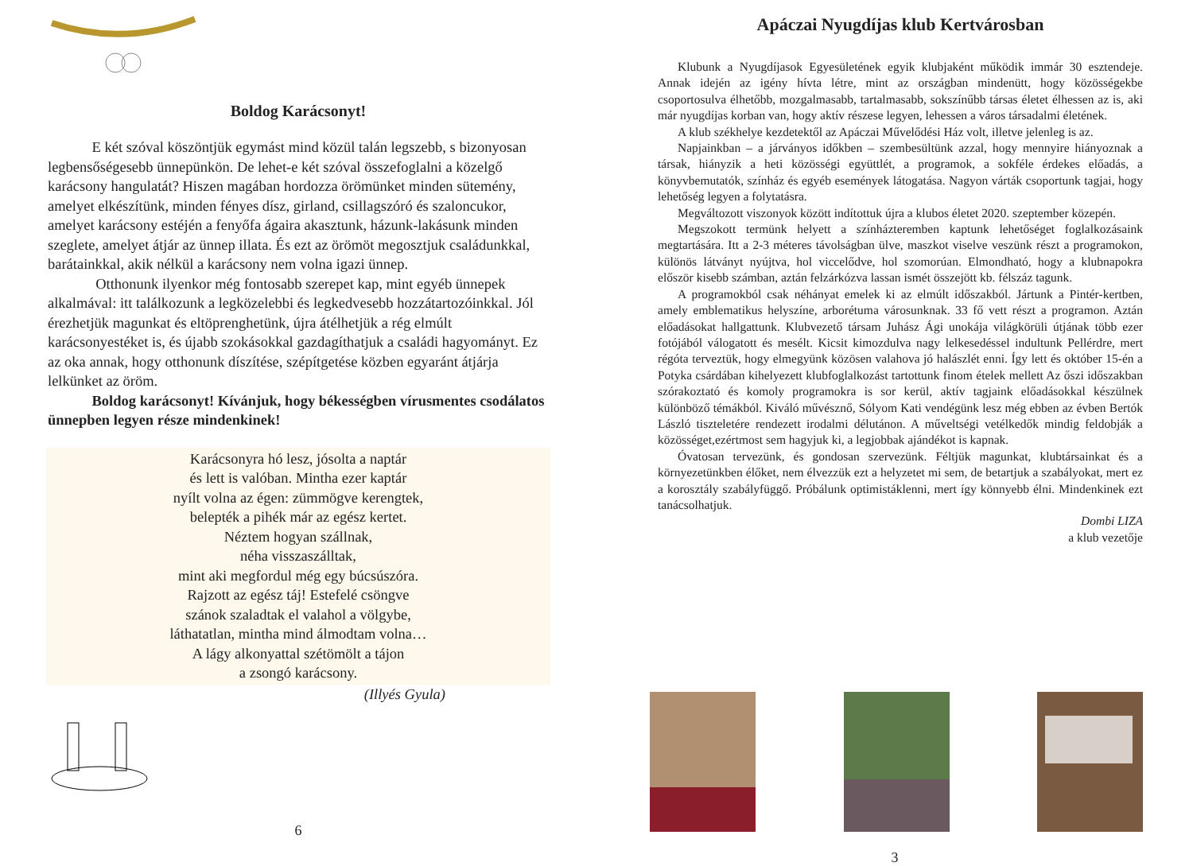Boldog Karácsonyt!
E két szóval köszöntjük egymást mind közül talán legszebb, s bizonyosan legbensőségesebb ünnepünkön. De lehet-e két szóval összefoglalni a közelgő karácsony hangulatát? Hiszen magában hordozza örömünket minden sütemény, amelyet elkészítünk, minden fényes dísz, girland, csillagszóró és szaloncukor, amelyet karácsony estéjén a fenyőfa ágaira akasztunk, házunk-lakásunk minden szeglete, amelyet átjár az ünnep illata. És ezt az örömöt megosztjuk családunkkal, barátainkkal, akik nélkül a karácsony nem volna igazi ünnep.
Otthonunk ilyenkor még fontosabb szerepet kap, mint egyéb ünnepek alkalmával: itt találkozunk a legközelebbi és legkedvesebb hozzátartozóinkkal. Jól érezhetjük magunkat és eltöprenghetünk, újra átélhetjük a rég elmúlt karácsonyestéket is, és újabb szokásokkal gazdagíthatjuk a családi hagyományt. Ez az oka annak, hogy otthonunk díszítése, szépítgetése közben egyaránt átjárja lelkünket az öröm.
Boldog karácsonyt! Kívánjuk, hogy békességben vírusmentes csodálatos ünnepben legyen része mindenkinek!
Karácsonyra hó lesz, jósolta a naptár
és lett is valóban. Mintha ezer kaptár
nyílt volna az égen: zümmögve kerengtek,
belepték a pihék már az egész kertet.
Néztem hogyan szállnak,
néha visszaszálltak,
mint aki megfordul még egy búcsúszóra.
Rajzott az egész táj! Estefelé csöngve
szánok szaladtak el valahol a völgybe,
láthatatlan, mintha mind álmodtam volna…
A lágy alkonyattal szétömölt a tájon
a zsongó karácsony.
(Illyés Gyula)
6
Apáczai Nyugdíjas klub Kertvárosban
Klubunk a Nyugdíjasok Egyesületének egyik klubjaként működik immár 30 esztendeje. Annak idején az igény hívta létre, mint az országban mindenütt, hogy közösségekbe csoportosulva élhetőbb, mozgalmasabb, tartalmasabb, sokszínűbb társas életet élhessen az is, aki már nyugdíjas korban van, hogy aktív részese legyen, lehessen a város társadalmi életének.
A klub székhelye kezdetektől az Apáczai Művelődési Ház volt, illetve jelenleg is az.
Napjainkban – a járványos időkben – szembesültünk azzal, hogy mennyire hiányoznak a társak, hiányzik a heti közösségi együttlét, a programok, a sokféle érdekes előadás, a könyvbemutatók, színház és egyéb események látogatása. Nagyon várták csoportunk tagjai, hogy lehetőség legyen a folytatásra.
Megváltozott viszonyok között indítottuk újra a klubos életet 2020. szeptember közepén.
Megszokott termünk helyett a színházteremben kaptunk lehetőséget foglalkozásaink megtartására. Itt a 2-3 méteres távolságban ülve, maszkot viselve veszünk részt a programokon, különös látványt nyújtva, hol viccelődve, hol szomorúan. Elmondható, hogy a klubnapokra először kisebb számban, aztán felzárkózva lassan ismét összejött kb. félszáz tagunk.
A programokból csak néhányat emelek ki az elmúlt időszakból. Jártunk a Pintér-kertben, amely emblematikus helyszíne, arborétuma városunknak. 33 fő vett részt a programon. Aztán előadásokat hallgattunk. Klubvezető társam Juhász Ági unokája világkörüli útjának több ezer fotójából válogatott és mesélt. Kicsit kimozdulva nagy lelkesedéssel indultunk Pellérdre, mert régóta terveztük, hogy elmegyünk közösen valahova jó halászlét enni. Így lett és október 15-én a Potyka csárdában kihelyezett klubfoglalkozást tartottunk finom ételek mellett Az őszi időszakban szórakoztató és komoly programokra is sor kerül, aktív tagjaink előadásokkal készülnek különböző témákból. Kiváló művésznő, Sólyom Kati vendégünk lesz még ebben az évben Bertók László tiszteletére rendezett irodalmi délutánon. A műveltségi vetélkedők mindig feldobják a közösséget,ezértmost sem hagyjuk ki, a legjobbak ajándékot is kapnak.
Óvatosan tervezünk, és gondosan szervezünk. Féltjük magunkat, klubtársainkat és a környezetünkben élőket, nem élvezzük ezt a helyzetet mi sem, de betartjuk a szabályokat, mert ez a korosztály szabályfüggő. Próbálunk optimistáklenni, mert így könnyebb élni. Mindenkinek ezt tanácsolhatjuk.
Dombi LIZA
a klub vezetője
3